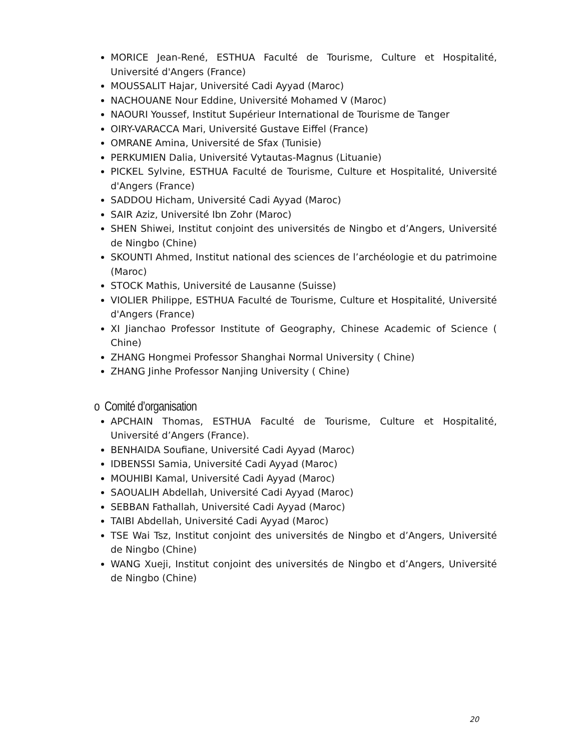MORICE Jean-René, ESTHUA Faculté de Tourisme, Culture et Hospitalité, Université d'Angers (France)
MOUSSALIT Hajar, Université Cadi Ayyad (Maroc)
NACHOUANE Nour Eddine, Université Mohamed V (Maroc)
NAOURI Youssef, Institut Supérieur International de Tourisme de Tanger
OIRY-VARACCA Mari, Université Gustave Eiffel (France)
OMRANE Amina, Université de Sfax (Tunisie)
PERKUMIEN Dalia, Université Vytautas-Magnus (Lituanie)
PICKEL Sylvine, ESTHUA Faculté de Tourisme, Culture et Hospitalité, Université d'Angers (France)
SADDOU Hicham, Université Cadi Ayyad (Maroc)
SAIR Aziz, Université Ibn Zohr (Maroc)
SHEN Shiwei, Institut conjoint des universités de Ningbo et d’Angers, Université de Ningbo (Chine)
SKOUNTI Ahmed, Institut national des sciences de l’archéologie et du patrimoine (Maroc)
STOCK Mathis, Université de Lausanne (Suisse)
VIOLIER Philippe, ESTHUA Faculté de Tourisme, Culture et Hospitalité, Université d'Angers (France)
XI Jianchao Professor Institute of Geography, Chinese Academic of Science ( Chine)
ZHANG Hongmei Professor Shanghai Normal University ( Chine)
ZHANG Jinhe Professor Nanjing University ( Chine)
o Comité d’organisation
APCHAIN Thomas, ESTHUA Faculté de Tourisme, Culture et Hospitalité, Université d’Angers (France).
BENHAIDA Soufiane, Université Cadi Ayyad (Maroc)
IDBENSSI Samia, Université Cadi Ayyad (Maroc)
MOUHIBI Kamal, Université Cadi Ayyad (Maroc)
SAOUALIH Abdellah, Université Cadi Ayyad (Maroc)
SEBBAN Fathallah, Université Cadi Ayyad (Maroc)
TAIBI Abdellah, Université Cadi Ayyad (Maroc)
TSE Wai Tsz, Institut conjoint des universités de Ningbo et d’Angers, Université de Ningbo (Chine)
WANG Xueji, Institut conjoint des universités de Ningbo et d’Angers, Université de Ningbo (Chine)
20